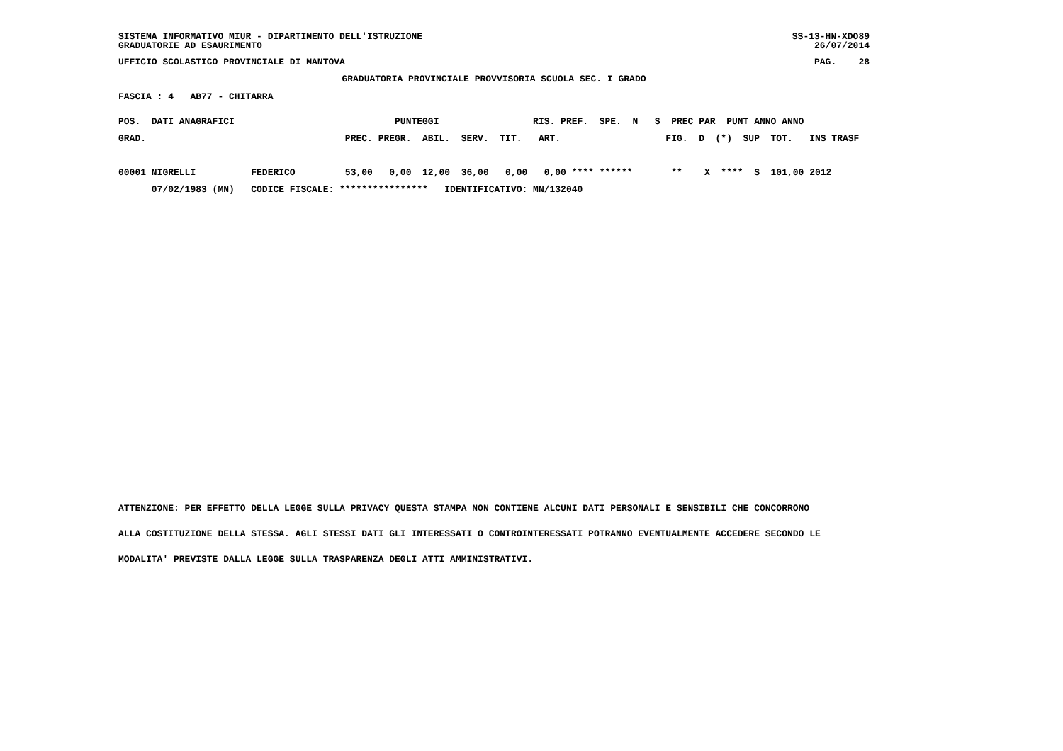SISTEMA INFORMATIVO MIUR - DIPARTIMENTO DELL'ISTRUZIONE
GRADUATORIE AD ESAURIMENTO
SS-13-HN-XDO89
26/07/2014
UFFICIO SCOLASTICO PROVINCIALE DI MANTOVA
PAG.    28
GRADUATORIA PROVINCIALE PROVVISORIA SCUOLA SEC. I GRADO
FASCIA : 4   AB77 - CHITARRA
POS.  DATI ANAGRAFICI                             PUNTEGGI                 RIS. PREF.  SPE.  N   S  PREC PAR  PUNT ANNO ANNO
GRAD.                                    PREC. PREGR.  ABIL.  SERV.  TIT.   ART.                   FIG.  D  (*)  SUP  TOT.   INS TRASF

00001 NIGRELLI          FEDERICO         53,00   0,00  12,00  36,00   0,00   0,00 **** ******       **    X  ****  S  101,00 2012
      07/02/1983 (MN)   CODICE FISCALE: ****************   IDENTIFICATIVO: MN/132040
ATTENZIONE: PER EFFETTO DELLA LEGGE SULLA PRIVACY QUESTA STAMPA NON CONTIENE ALCUNI DATI PERSONALI E SENSIBILI CHE CONCORRONO
ALLA COSTITUZIONE DELLA STESSA. AGLI STESSI DATI GLI INTERESSATI O CONTROINTERESSATI POTRANNO EVENTUALMENTE ACCEDERE SECONDO LE
MODALITA' PREVISTE DALLA LEGGE SULLA TRASPARENZA DEGLI ATTI AMMINISTRATIVI.